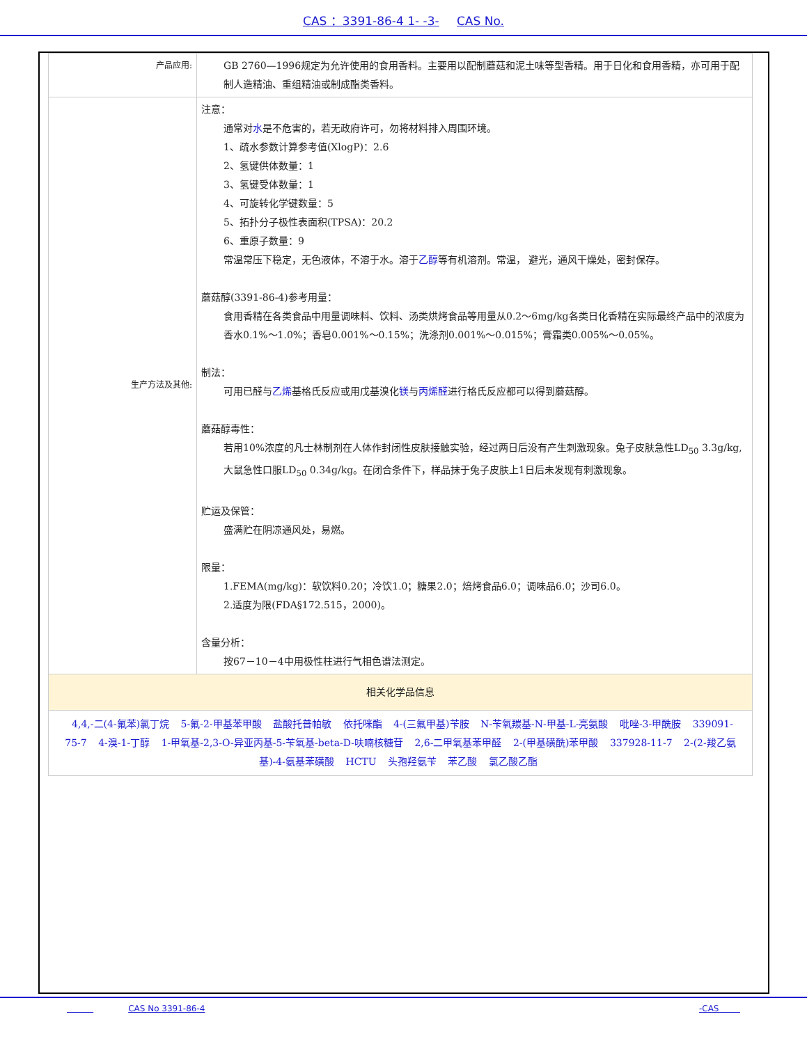CAS ：3391-86-4 1- -3- CAS No.
| 产品应用: | GB 2760—1996规定为允许使用的食用香料。主要用以配制蘑菇和泥土味等型香精。用于日化和食用香精，亦可用于配制人造精油、重组精油或制成酯类香料。 |
| 生产方法及其他: | 注意： 通常对 水 是不危害的，若无政府许可，勿将材料排入周围环境。 1、疏水参数计算参考值(XlogP)：2.6 2、氢键供体数量：1 3、氢键受体数量：1 4、可旋转化学键数量：5 5、拓扑分子极性表面积(TPSA)：20.2 6、重原子数量：9 常温常压下稳定，无色液体，不溶于水。溶于 乙醇 等有机溶剂。常温， 避光，通风干燥处，密封保存。 蘑菇醇(3391-86-4)参考用量： 食用香精在各类食品中用量调味料、饮料、汤类烘烤食品等用量从0.2～6mg/kg各类日化香精在实际最终产品中的浓度为香水0.1%～1.0%；香皂0.001%～0.15%；洗涤剂0.001%～0.015%；膏霜类0.005%～0.05%。 制法： 可用已醛与 乙烯 基格氏反应或用戊基溴化 镁 与 丙烯醛 进行格氏反应都可以得到蘑菇醇。 蘑菇醇毒性： 若用10%浓度的凡士林制剂在人体作封闭性皮肤接触实验，经过两日后没有产生刺激现象。兔子皮肤急性LD<sub>50</sub> 3.3g/kg,大鼠急性口服LD<sub>50</sub> 0.34g/kg。在闭合条件下，样品抹于兔子皮肤上1日后未发现有刺激现象。 贮运及保管： 盛满贮在阴凉通风处，易燃。 限量： 1.FEMA(mg/kg)：软饮料0.20；冷饮1.0；糖果2.0；焙烤食品6.0；调味品6.0；沙司6.0。 2.适度为限(FDA§172.515，2000)。 含量分析： 按67－10－4中用极性柱进行气相色谱法测定。 |
| 相关化学品信息 | |
| 4,4,-二(4-氟苯)氯丁烷 5-氟-2-甲基苯甲酸 盐酸托普帕敏 依托咪酯 4-(三氟甲基)苄胺 N-苄氧羰基-N-甲基-L-亮氨酸 吡唑-3-甲酰胺 339091-75-7 4-溴-1-丁醇 1-甲氧基-2,3-O-异亚丙基-5-苄氧基-beta-D-呋喃核糖苷 2,6-二甲氧基苯甲醛 2-(甲基磺酰)苯甲酸 337928-11-7 2-(2-羧乙氨基)-4-氨基苯磺酸 HCTU 头孢羟氨苄 苯乙酸 氯乙酸乙酯 | |
CAS No 3391-86-4 -CAS